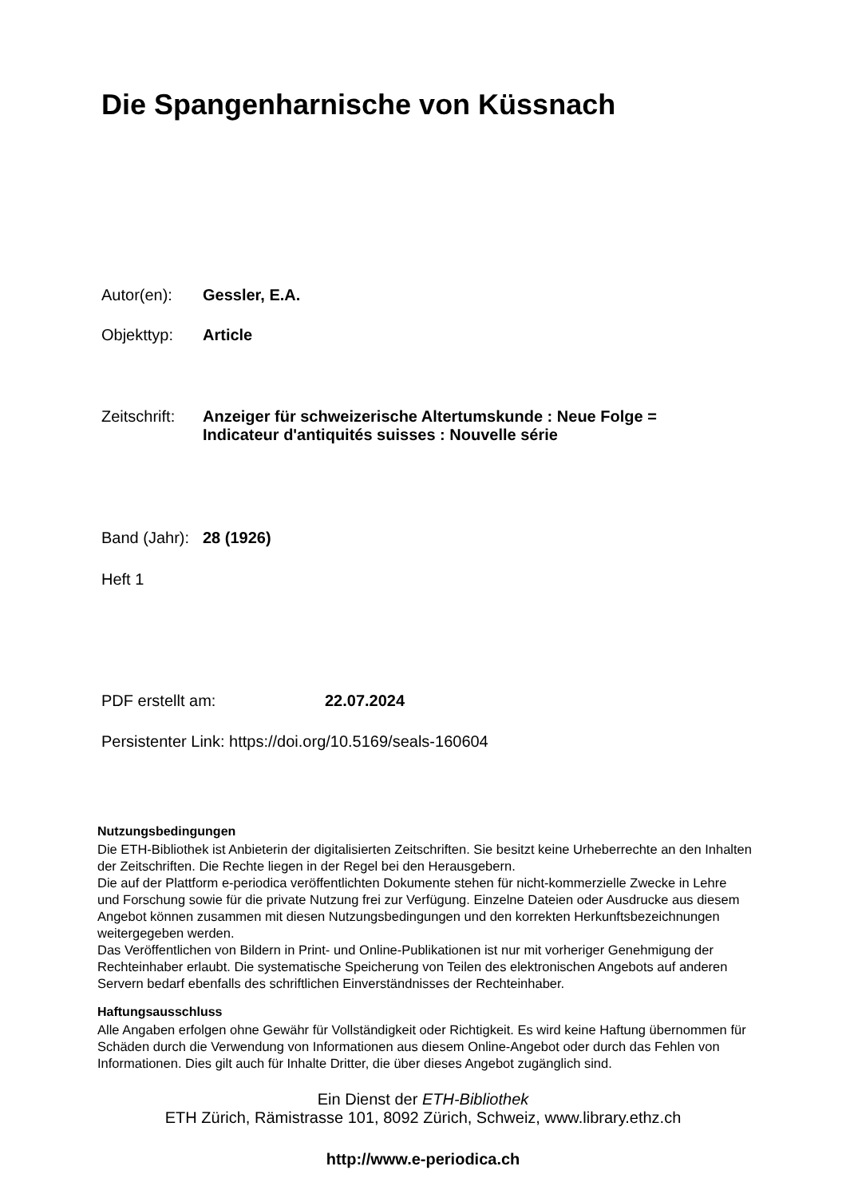Die Spangenharnische von Küssnach
Autor(en): Gessler, E.A.
Objekttyp: Article
Zeitschrift: Anzeiger für schweizerische Altertumskunde : Neue Folge =
Indicateur d'antiquités suisses : Nouvelle série
Band (Jahr): 28 (1926)
Heft 1
PDF erstellt am: 22.07.2024
Persistenter Link: https://doi.org/10.5169/seals-160604
Nutzungsbedingungen
Die ETH-Bibliothek ist Anbieterin der digitalisierten Zeitschriften. Sie besitzt keine Urheberrechte an den Inhalten der Zeitschriften. Die Rechte liegen in der Regel bei den Herausgebern.
Die auf der Plattform e-periodica veröffentlichten Dokumente stehen für nicht-kommerzielle Zwecke in Lehre und Forschung sowie für die private Nutzung frei zur Verfügung. Einzelne Dateien oder Ausdrucke aus diesem Angebot können zusammen mit diesen Nutzungsbedingungen und den korrekten Herkunftsbezeichnungen weitergegeben werden.
Das Veröffentlichen von Bildern in Print- und Online-Publikationen ist nur mit vorheriger Genehmigung der Rechteinhaber erlaubt. Die systematische Speicherung von Teilen des elektronischen Angebots auf anderen Servern bedarf ebenfalls des schriftlichen Einverständnisses der Rechteinhaber.
Haftungsausschluss
Alle Angaben erfolgen ohne Gewähr für Vollständigkeit oder Richtigkeit. Es wird keine Haftung übernommen für Schäden durch die Verwendung von Informationen aus diesem Online-Angebot oder durch das Fehlen von Informationen. Dies gilt auch für Inhalte Dritter, die über dieses Angebot zugänglich sind.
Ein Dienst der ETH-Bibliothek
ETH Zürich, Rämistrasse 101, 8092 Zürich, Schweiz, www.library.ethz.ch
http://www.e-periodica.ch